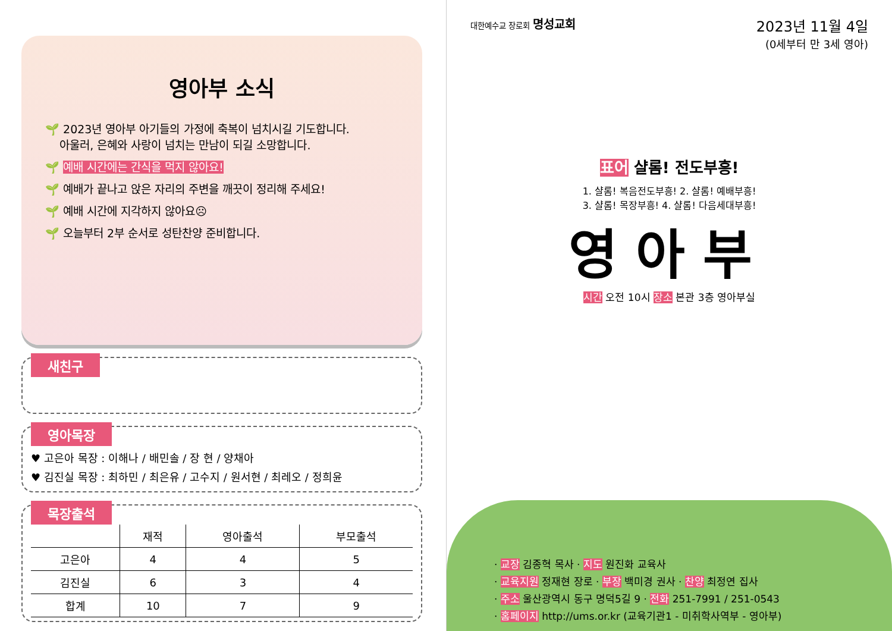영아부 소식
🌱 2023년 영아부 아기들의 가정에 축복이 넘치시길 기도합니다.
아울러, 은혜와 사랑이 넘치는 만남이 되길 소망합니다.
🌱 예배 시간에는 간식을 먹지 않아요!
🌱 예배가 끝나고 앉은 자리의 주변을 깨끗이 정리해 주세요!
🌱 예배 시간에 지각하지 않아요☹
🌱 오늘부터 2부 순서로 성탄찬양 준비합니다.
새친구
영아목장
♥ 고은아 목장 : 이해나 / 배민솔 / 장 현 / 양채아
♥ 김진실 목장 : 최하민 / 최은유 / 고수지 / 원서현 / 최레오 / 정희윤
목장출석
| | 재적 | 영아출석 | 부모출석 |
| --- | --- | --- | --- |
| 고은아 | 4 | 4 | 5 |
| 김진실 | 6 | 3 | 4 |
| 합계 | 10 | 7 | 9 |
대한예수교 장로회 명성교회
2023년 11월 4일
(0세부터 만 3세 영아)
표어 샬롬! 전도부흥!
1. 샬롬! 복음전도부흥! 2. 샬롬! 예배부흥!
3. 샬롬! 목장부흥! 4. 샬롬! 다음세대부흥!
영아부
시간 오전 10시 장소 본관 3층 영아부실
· 교장 김종혁 목사 · 지도 원진화 교육사
· 교육지원 정재현 장로 · 부장 백미경 권사 · 찬양 최정연 집사
· 주소 울산광역시 동구 명덕5길 9 · 전화 251-7991 / 251-0543
· 홈페이지 http://ums.or.kr (교육기관1 - 미취학사역부 - 영아부)